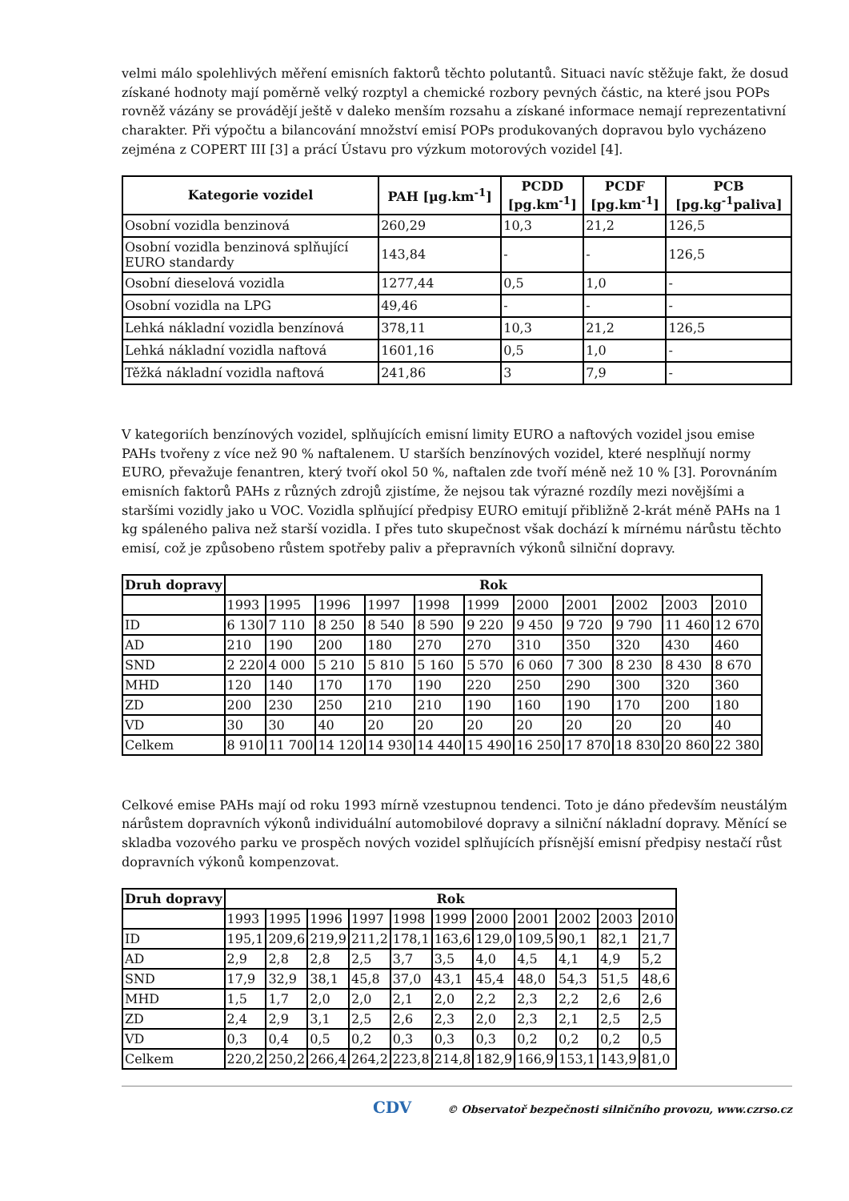velmi málo spolehlivých měření emisních faktorů těchto polutantů. Situaci navíc stěžuje fakt, že dosud získané hodnoty mají poměrně velký rozptyl a chemické rozbory pevných částic, na které jsou POPs rovněž vázány se provádějí ještě v daleko menším rozsahu a získané informace nemají reprezentativní charakter. Při výpočtu a bilancování množství emisí POPs produkovaných dopravou bylo vycházeno zejména z COPERT III [3] a prácí Ústavu pro výzkum motorových vozidel [4].
| Kategorie vozidel | PAH [µg.km<sup>-1</sup>] | PCDD [pg.km<sup>-1</sup>] | PCDF [pg.km<sup>-1</sup>] | PCB [pg.kg<sup>-1</sup>paliva] |
| --- | --- | --- | --- | --- |
| Osobní vozidla benzinová | 260,29 | 10,3 | 21,2 | 126,5 |
| Osobní vozidla benzinová splňující EURO standardy | 143,84 | - | - | 126,5 |
| Osobní dieselová vozidla | 1277,44 | 0,5 | 1,0 | - |
| Osobní vozidla na LPG | 49,46 | - | - | - |
| Lehká nákladní vozidla benzínová | 378,11 | 10,3 | 21,2 | 126,5 |
| Lehká nákladní vozidla naftová | 1601,16 | 0,5 | 1,0 | - |
| Těžká nákladní vozidla naftová | 241,86 | 3 | 7,9 | - |
V kategoriích benzínových vozidel, splňujících emisní limity EURO a naftových vozidel jsou emise PAHs tvořeny z více než 90 % naftalenem. U starších benzínových vozidel, které nesplňují normy EURO, převažuje fenantren, který tvoří okol 50 %, naftalen zde tvoří méně než 10 % [3]. Porovnáním emisních faktorů PAHs z různých zdrojů zjistíme, že nejsou tak výrazné rozdíly mezi novějšími a staršími vozidly jako u VOC. Vozidla splňující předpisy EURO emitují přibližně 2-krát méně PAHs na 1 kg spáleného paliva než starší vozidla. I přes tuto skupečnost však dochází k mírnému nárůstu těchto emisí, což je způsobeno růstem spotřeby paliv a přepravních výkonů silniční dopravy.
| Druh dopravy | Rok | | | | | | | | | | |
| --- | --- | --- | --- | --- | --- | --- | --- | --- | --- | --- | --- |
| | 1993 | 1995 | 1996 | 1997 | 1998 | 1999 | 2000 | 2001 | 2002 | 2003 | 2010 |
| ID | 6 130 | 7 110 | 8 250 | 8 540 | 8 590 | 9 220 | 9 450 | 9 720 | 9 790 | 11 460 | 12 670 |
| AD | 210 | 190 | 200 | 180 | 270 | 270 | 310 | 350 | 320 | 430 | 460 |
| SND | 2 220 | 4 000 | 5 210 | 5 810 | 5 160 | 5 570 | 6 060 | 7 300 | 8 230 | 8 430 | 8 670 |
| MHD | 120 | 140 | 170 | 170 | 190 | 220 | 250 | 290 | 300 | 320 | 360 |
| ZD | 200 | 230 | 250 | 210 | 210 | 190 | 160 | 190 | 170 | 200 | 180 |
| VD | 30 | 30 | 40 | 20 | 20 | 20 | 20 | 20 | 20 | 20 | 40 |
| Celkem | 8 910 | 11 700 | 14 120 | 14 930 | 14 440 | 15 490 | 16 250 | 17 870 | 18 830 | 20 860 | 22 380 |
Celkové emise PAHs mají od roku 1993 mírně vzestupnou tendenci. Toto je dáno především neustálým nárůstem dopravních výkonů individuální automobilové dopravy a silniční nákladní dopravy. Měnící se skladba vozového parku ve prospěch nových vozidel splňujících přísnější emisní předpisy nestačí růst dopravních výkonů kompenzovat.
| Druh dopravy | Rok | | | | | | | | | | |
| --- | --- | --- | --- | --- | --- | --- | --- | --- | --- | --- | --- |
| | 1993 | 1995 | 1996 | 1997 | 1998 | 1999 | 2000 | 2001 | 2002 | 2003 | 2010 |
| ID | 195,1 | 209,6 | 219,9 | 211,2 | 178,1 | 163,6 | 129,0 | 109,5 | 90,1 | 82,1 | 21,7 |
| AD | 2,9 | 2,8 | 2,8 | 2,5 | 3,7 | 3,5 | 4,0 | 4,5 | 4,1 | 4,9 | 5,2 |
| SND | 17,9 | 32,9 | 38,1 | 45,8 | 37,0 | 43,1 | 45,4 | 48,0 | 54,3 | 51,5 | 48,6 |
| MHD | 1,5 | 1,7 | 2,0 | 2,0 | 2,1 | 2,0 | 2,2 | 2,3 | 2,2 | 2,6 | 2,6 |
| ZD | 2,4 | 2,9 | 3,1 | 2,5 | 2,6 | 2,3 | 2,0 | 2,3 | 2,1 | 2,5 | 2,5 |
| VD | 0,3 | 0,4 | 0,5 | 0,2 | 0,3 | 0,3 | 0,3 | 0,2 | 0,2 | 0,2 | 0,5 |
| Celkem | 220,2 | 250,2 | 266,4 | 264,2 | 223,8 | 214,8 | 182,9 | 166,9 | 153,1 | 143,9 | 81,0 |
CDV © Observatoř bezpečnosti silničního provozu, www.czrso.cz